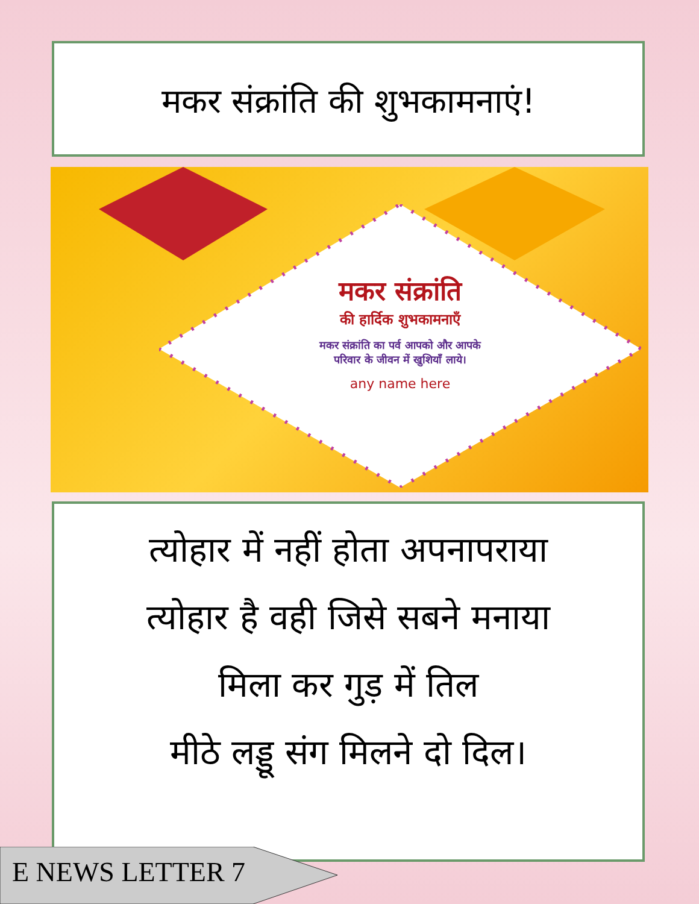मकर संक्रांति की शुभकामनाएं!
मकर संक्रांति
की हार्दिक शुभकामनाएँ
मकर संक्रांति का पर्व आपको और आपके
परिवार के जीवन में खुशियाँ लाये।
any name here
त्योहार में नहीं होता अपनापराया
त्योहार है वही जिसे सबने मनाया
मिला कर गुड़ में तिल
मीठे लड्डू संग मिलने दो दिल।
E NEWS LETTER 7